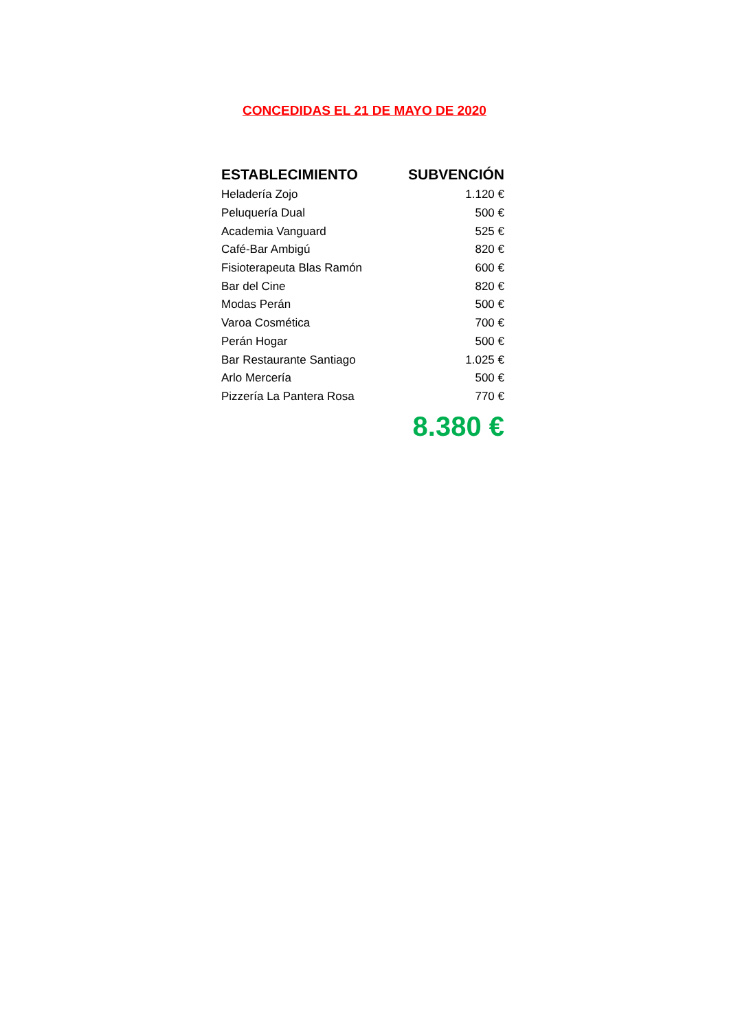CONCEDIDAS EL 21 DE MAYO DE 2020
| ESTABLECIMIENTO | SUBVENCIÓN |
| --- | --- |
| Heladería Zojo | 1.120 € |
| Peluquería Dual | 500 € |
| Academia Vanguard | 525 € |
| Café-Bar Ambigú | 820 € |
| Fisioterapeuta Blas Ramón | 600 € |
| Bar del Cine | 820 € |
| Modas Perán | 500 € |
| Varoa Cosmética | 700 € |
| Perán Hogar | 500 € |
| Bar Restaurante Santiago | 1.025 € |
| Arlo Mercería | 500 € |
| Pizzería La Pantera Rosa | 770 € |
| | 8.380 € |